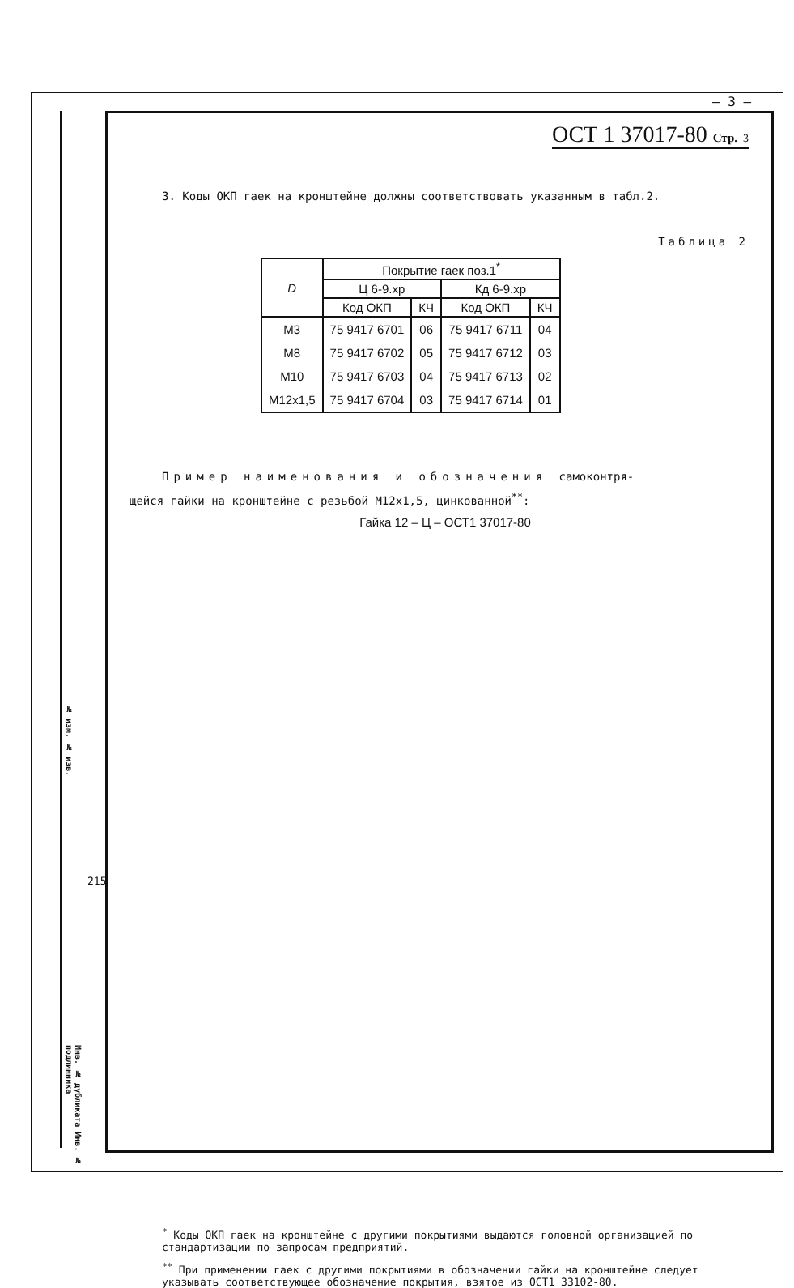– 3 –
ОСТ 1 37017-80 Стр. 3
3. Коды ОКП гаек на кронштейне должны соответствовать указанным в табл.2.
Таблица 2
| D | Покрытие гаек поз.1<sup>*</sup> | | | |
| --- | --- | --- | --- | --- |
| | Ц 6-9.хр | | Кд 6-9.хр | |
| | Код ОКП | КЧ | Код ОКП | КЧ |
| М3 | 75 9417 6701 | 06 | 75 9417 6711 | 04 |
| М8 | 75 9417 6702 | 05 | 75 9417 6712 | 03 |
| М10 | 75 9417 6703 | 04 | 75 9417 6713 | 02 |
| М12х1,5 | 75 9417 6704 | 03 | 75 9417 6714 | 01 |
Пример наименования и обозначения самоконтря-
щейся гайки на кронштейне с резьбой М12х1,5, цинкованной<sup>**</sup>:
Гайка 12 – Ц – ОСТ1 37017-80
<sup>*</sup> Коды ОКП гаек на кронштейне с другими покрытиями выдаются головной организацией по стандартизации по запросам предприятий.
<sup>**</sup> При применении гаек с другими покрытиями в обозначении гайки на кронштейне следует указывать соответствующее обозначение покрытия, взятое из ОСТ1 33102-80.
№ изм. № изв.
215
Инв. № дубликата Инв. № подлинника